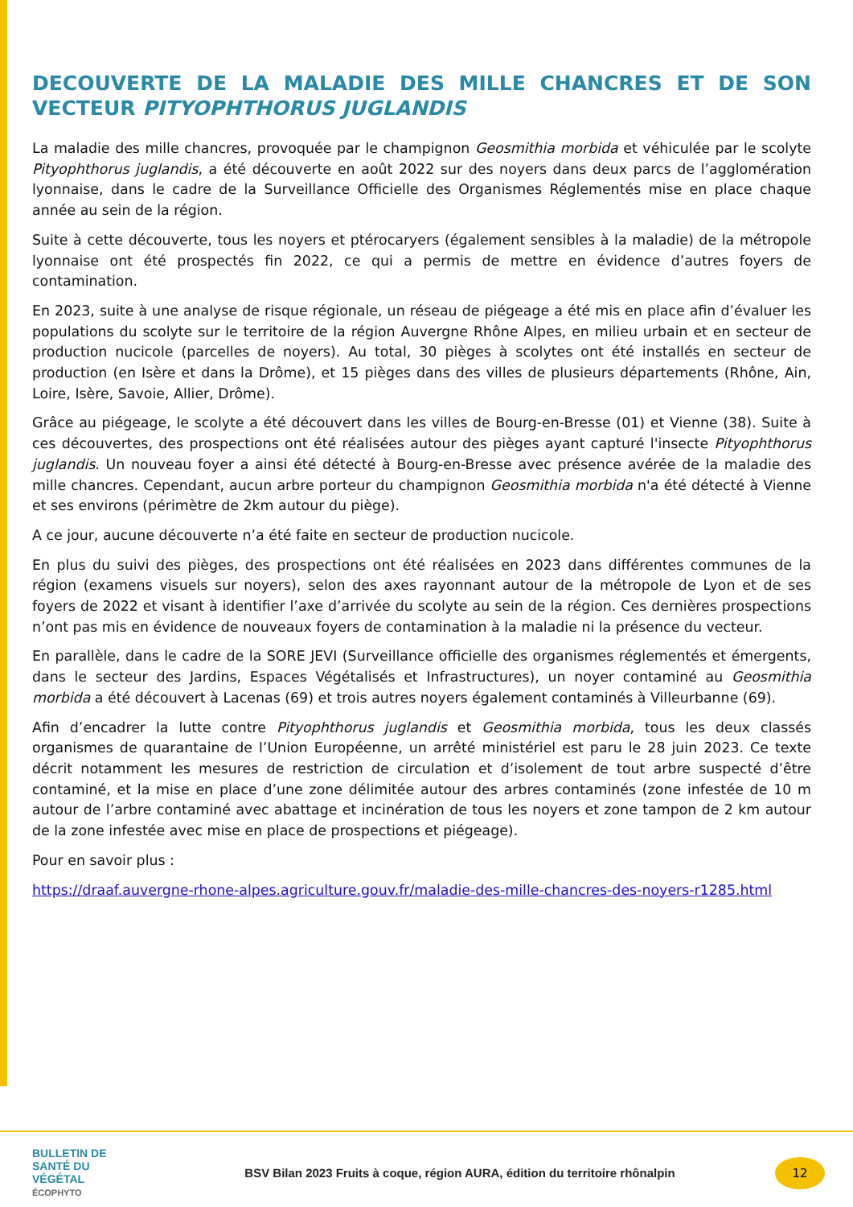DECOUVERTE DE LA MALADIE DES MILLE CHANCRES ET DE SON VECTEUR PITYOPHTHORUS JUGLANDIS
La maladie des mille chancres, provoquée par le champignon Geosmithia morbida et véhiculée par le scolyte Pityophthorus juglandis, a été découverte en août 2022 sur des noyers dans deux parcs de l’agglomération lyonnaise, dans le cadre de la Surveillance Officielle des Organismes Réglementés mise en place chaque année au sein de la région.
Suite à cette découverte, tous les noyers et ptérocaryers (également sensibles à la maladie) de la métropole lyonnaise ont été prospectés fin 2022, ce qui a permis de mettre en évidence d’autres foyers de contamination.
En 2023, suite à une analyse de risque régionale, un réseau de piégeage a été mis en place afin d’évaluer les populations du scolyte sur le territoire de la région Auvergne Rhône Alpes, en milieu urbain et en secteur de production nucicole (parcelles de noyers). Au total, 30 pièges à scolytes ont été installés en secteur de production (en Isère et dans la Drôme), et 15 pièges dans des villes de plusieurs départements (Rhône, Ain, Loire, Isère, Savoie, Allier, Drôme).
Grâce au piégeage, le scolyte a été découvert dans les villes de Bourg-en-Bresse (01) et Vienne (38). Suite à ces découvertes, des prospections ont été réalisées autour des pièges ayant capturé l'insecte Pityophthorus juglandis. Un nouveau foyer a ainsi été détecté à Bourg-en-Bresse avec présence avérée de la maladie des mille chancres. Cependant, aucun arbre porteur du champignon Geosmithia morbida n'a été détecté à Vienne et ses environs (périmètre de 2km autour du piège).
A ce jour, aucune découverte n’a été faite en secteur de production nucicole.
En plus du suivi des pièges, des prospections ont été réalisées en 2023 dans différentes communes de la région (examens visuels sur noyers), selon des axes rayonnant autour de la métropole de Lyon et de ses foyers de 2022 et visant à identifier l’axe d’arrivée du scolyte au sein de la région. Ces dernières prospections n’ont pas mis en évidence de nouveaux foyers de contamination à la maladie ni la présence du vecteur.
En parallèle, dans le cadre de la SORE JEVI (Surveillance officielle des organismes réglementés et émergents, dans le secteur des Jardins, Espaces Végétalisés et Infrastructures), un noyer contaminé au Geosmithia morbida a été découvert à Lacenas (69) et trois autres noyers également contaminés à Villeurbanne (69).
Afin d’encadrer la lutte contre Pityophthorus juglandis et Geosmithia morbida, tous les deux classés organismes de quarantaine de l’Union Européenne, un arrêté ministériel est paru le 28 juin 2023. Ce texte décrit notamment les mesures de restriction de circulation et d’isolement de tout arbre suspecté d’être contaminé, et la mise en place d’une zone délimitée autour des arbres contaminés (zone infestée de 10 m autour de l’arbre contaminé avec abattage et incinération de tous les noyers et zone tampon de 2 km autour de la zone infestée avec mise en place de prospections et piégeage).
Pour en savoir plus :
https://draaf.auvergne-rhone-alpes.agriculture.gouv.fr/maladie-des-mille-chancres-des-noyers-r1285.html
BULLETIN DE
SANTÉ DU VÉGÉTAL
ÉCOPHYTO
BSV Bilan 2023 Fruits à coque, région AURA, édition du territoire rhônalpin
12